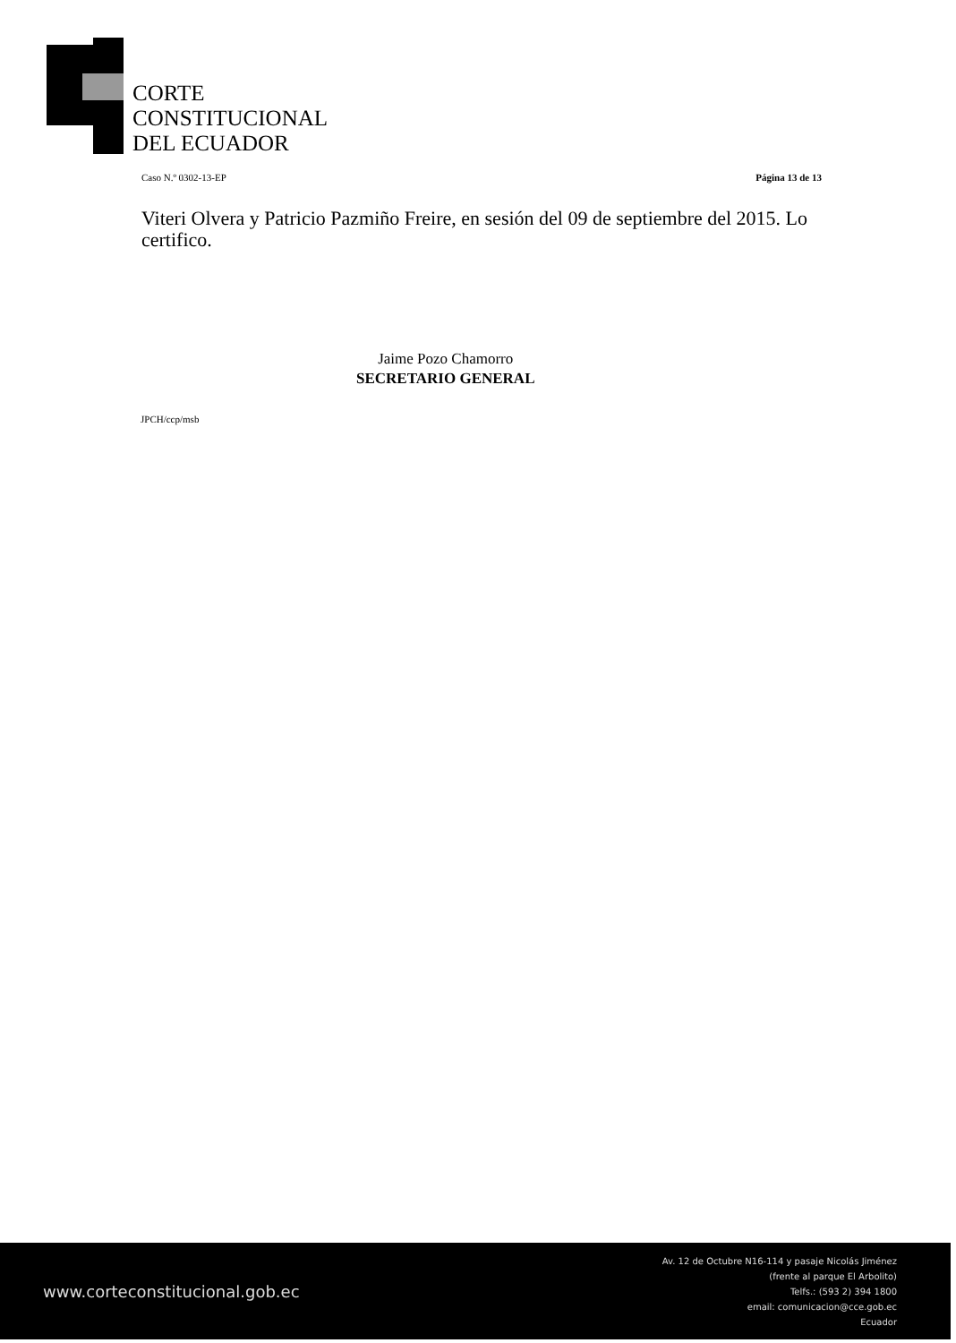CORTE
CONSTITUCIONAL
DEL ECUADOR
Caso N.º 0302-13-EP Página 13 de 13
Viteri Olvera y Patricio Pazmiño Freire, en sesión del 09 de septiembre del 2015. Lo certifico.
Jaime Pozo Chamorro
SECRETARIO GENERAL
JPCH/ccp/msb
www.corteconstitucional.gob.ec
Av. 12 de Octubre N16-114 y pasaje Nicolás Jiménez
(frente al parque El Arbolito)
Telfs.: (593 2) 394 1800
email: comunicacion@cce.gob.ec
Ecuador